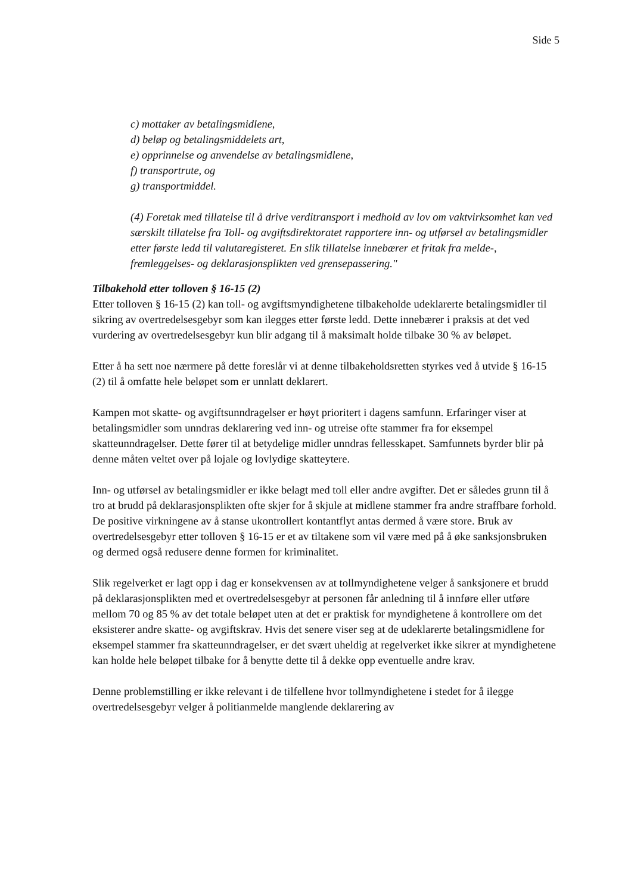Side 5
c) mottaker av betalingsmidlene,
d) beløp og betalingsmiddelets art,
e) opprinnelse og anvendelse av betalingsmidlene,
f) transportrute, og
g) transportmiddel.
(4) Foretak med tillatelse til å drive verditransport i medhold av lov om vaktvirksomhet kan ved særskilt tillatelse fra Toll- og avgiftsdirektoratet rapportere inn- og utførsel av betalingsmidler etter første ledd til valutaregisteret. En slik tillatelse innebærer et fritak fra melde-, fremleggelses- og deklarasjonsplikten ved grensepassering."
Tilbakehold etter tolloven § 16-15 (2)
Etter tolloven § 16-15 (2) kan toll- og avgiftsmyndighetene tilbakeholde udeklarerte betalingsmidler til sikring av overtredelsesgebyr som kan ilegges etter første ledd. Dette innebærer i praksis at det ved vurdering av overtredelsesgebyr kun blir adgang til å maksimalt holde tilbake 30 % av beløpet.
Etter å ha sett noe nærmere på dette foreslår vi at denne tilbakeholdsretten styrkes ved å utvide § 16-15 (2) til å omfatte hele beløpet som er unnlatt deklarert.
Kampen mot skatte- og avgiftsunndragelser er høyt prioritert i dagens samfunn. Erfaringer viser at betalingsmidler som unndras deklarering ved inn- og utreise ofte stammer fra for eksempel skatteunndragelser. Dette fører til at betydelige midler unndras fellesskapet. Samfunnets byrder blir på denne måten veltet over på lojale og lovlydige skatteytere.
Inn- og utførsel av betalingsmidler er ikke belagt med toll eller andre avgifter. Det er således grunn til å tro at brudd på deklarasjonsplikten ofte skjer for å skjule at midlene stammer fra andre straffbare forhold. De positive virkningene av å stanse ukontrollert kontantflyt antas dermed å være store. Bruk av overtredelsesgebyr etter tolloven § 16-15 er et av tiltakene som vil være med på å øke sanksjonsbruken og dermed også redusere denne formen for kriminalitet.
Slik regelverket er lagt opp i dag er konsekvensen av at tollmyndighetene velger å sanksjonere et brudd på deklarasjonsplikten med et overtredelsesgebyr at personen får anledning til å innføre eller utføre mellom 70 og 85 % av det totale beløpet uten at det er praktisk for myndighetene å kontrollere om det eksisterer andre skatte- og avgiftskrav. Hvis det senere viser seg at de udeklarerte betalingsmidlene for eksempel stammer fra skatteunndragelser, er det svært uheldig at regelverket ikke sikrer at myndighetene kan holde hele beløpet tilbake for å benytte dette til å dekke opp eventuelle andre krav.
Denne problemstilling er ikke relevant i de tilfellene hvor tollmyndighetene i stedet for å ilegge overtredelsesgebyr velger å politianmelde manglende deklarering av